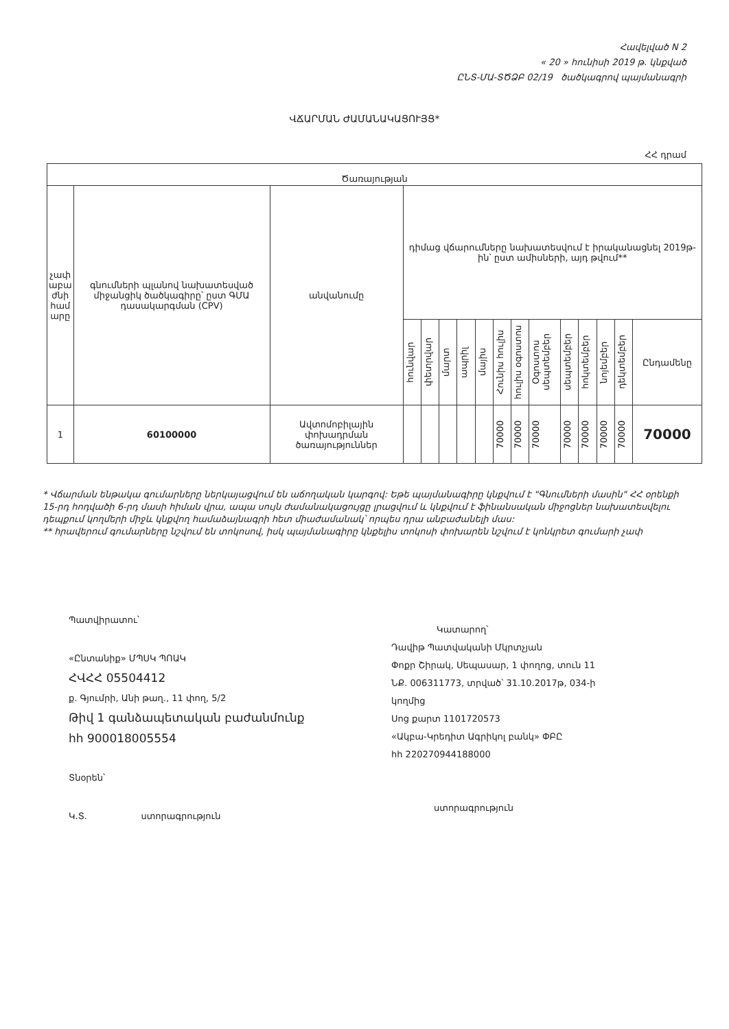Հավելված N 2
« 20 » հունիսի 2019 թ. կնքված
ԸՆՏ-ՄԱ-ՏԾՁԲ 02/19 ծածկագրով պայմանագրի
ՎՃԱՐՄԱՆ ԺԱՄԱՆԱԿԱՑՈՒՅՑ*
ՀՀ դրամ
| Ծառայության | | | | | | | | | | | | | | | |
| --- | --- | --- | --- | --- | --- | --- | --- | --- | --- | --- | --- | --- | --- | --- | --- |
| չափ աբա ժնի համ արը | գնումների պլանով նախատեսված միջանցիկ ծածկագիրը՝ ըստ ԳՄԱ դասակարգման (CPV) | անվանումը | դիմաց վճարումները նախատեսվում է իրականացնել 2019թ-ին՝ ըստ ամիսների, այդ թվում** | | | | | | | | | | | | |
| | | | հունվար | փետրվար | մարտ | ապրիլ | մայիս | Հունիս հուլիս | հուլիս օգոստոս | Օգոստոս սեպտեմբեր | սեպտեմբեր | հոկտեմբեր | նոյեմբեր | դեկտեմբեր | Ընդամենը |
| 1 | 60100000 | Ավտոմոբիլային փոխադրման ծառայություններ | | | | | | 70000 | 70000 | 70000 | 70000 | 70000 | 70000 | 70000 | 70000 |
* Վճարման ենթակա գումարները ներկայացվում են աճողական կարգով: Եթե պայմանագիրը կնքվում է "Գնումների մասին" ՀՀ օրենքի 15-րդ հոդվածի 6-րդ մասի հիման վրա, ապա սույն ժամանակացույցը լրացվում և կնքվում է ֆինանսական միջոցներ նախատեսվելու դեպքում կողմերի միջև կնքվող համաձայնագրի հետ միաժամանակ՝ որպես դրա անբաժանելի մաս:
** հրավերում գումարները նշվում են տոկոսով, իսկ պայմանագիրը կնքելիս տոկոսի փոխարեն նշվում է կոնկրետ գումարի չափ
Պատվիրատու՝
«Ընտանիք» ՄՊՍԿ ՊՈԱԿ
ՀՎՀՀ 05504412
ք. Գյումրի, Անի թաղ., 11 փող, 5/2
Թիվ 1 գանձապետական բաժանմունք
հհ 900018005554
Տնօրեն՝
Կ.Տ. ստորագրություն
Կատարող՝
Դավիթ Պատվականի Մկրտչյան
Փոքր Շիրակ, Սեպասար, 1 փողոց, տուն 11
ՆՔ. 006311773, տրված՝ 31.10.2017թ, 034-ի
կողմից
Սոց քարտ 1101720573
«Ակբա-Կրեդիտ Ագրիկոլ բանկ» ՓԲԸ
հհ 220270944188000
ստորագրություն